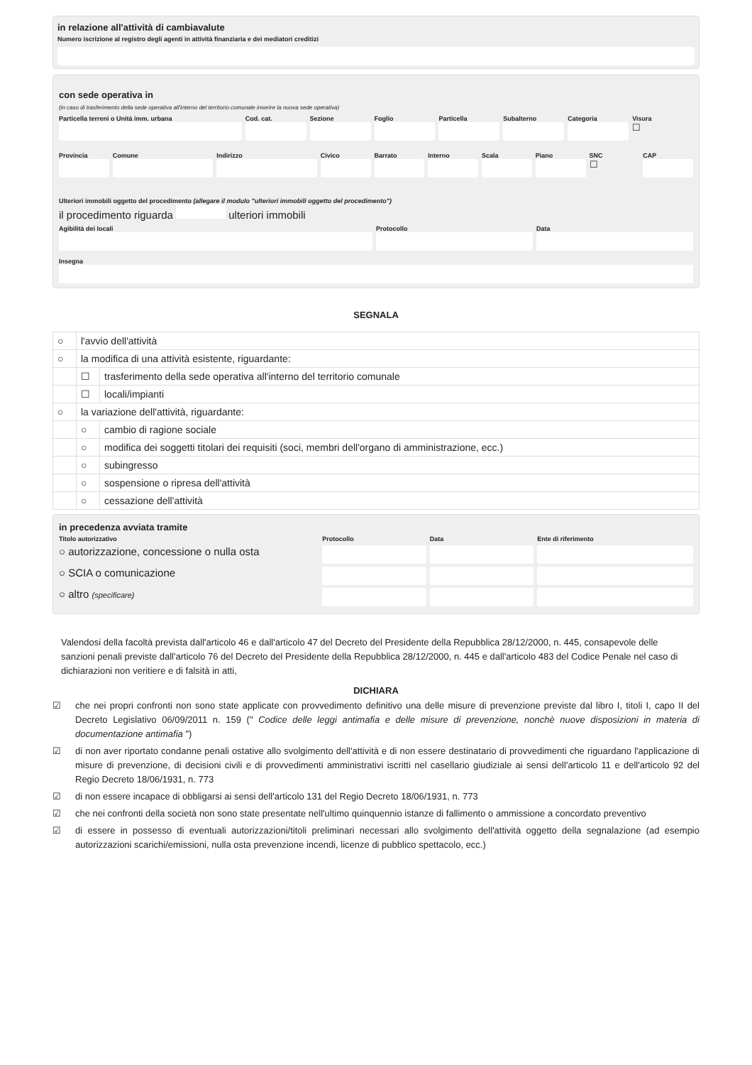in relazione all'attività di cambiavalute
Numero iscrizione al registro degli agenti in attività finanziaria e dei mediatori creditizi
con sede operativa in
(in caso di trasferimento della sede operativa all'interno del territorio comunale inserire la nuova sede operativa)
Particella terreni o Unità imm. urbana
Cod. cat. Sezione Foglio Particella Subalterno Categoria Visura
☐
Provincia Comune Indirizzo Civico Barrato Interno Scala Piano SNC
☐
CAP
Ulteriori immobili oggetto del procedimento (allegare il modulo "ulteriori immobili oggetto del procedimento")
il procedimento riguarda ulteriori immobili
Agibilità dei locali Protocollo Data
Insegna
SEGNALA
| ○ | l'avvio dell'attività | |
| ○ | la modifica di una attività esistente, riguardante: | |
| | ☐ | trasferimento della sede operativa all'interno del territorio comunale |
| | ☐ | locali/impianti |
| ○ | la variazione dell'attività, riguardante: | |
| | ○ | cambio di ragione sociale |
| | ○ | modifica dei soggetti titolari dei requisiti (soci, membri dell'organo di amministrazione, ecc.) |
| | ○ | subingresso |
| | ○ | sospensione o ripresa dell'attività |
| | ○ | cessazione dell'attività |
in precedenza avviata tramite
Titolo autorizzativo Protocollo Data Ente di riferimento
○ autorizzazione, concessione o nulla osta
○ SCIA o comunicazione
○ altro (specificare)
Valendosi della facoltà prevista dall'articolo 46 e dall'articolo 47 del Decreto del Presidente della Repubblica 28/12/2000, n. 445, consapevole delle sanzioni penali previste dall'articolo 76 del Decreto del Presidente della Repubblica 28/12/2000, n. 445 e dall'articolo 483 del Codice Penale nel caso di dichiarazioni non veritiere e di falsità in atti,
DICHIARA
☑ che nei propri confronti non sono state applicate con provvedimento definitivo una delle misure di prevenzione previste dal libro I, titoli I, capo II del Decreto Legislativo 06/09/2011 n. 159 (" Codice delle leggi antimafia e delle misure di prevenzione, nonchè nuove disposizioni in materia di documentazione antimafia ")
☑ di non aver riportato condanne penali ostative allo svolgimento dell'attività e di non essere destinatario di provvedimenti che riguardano l'applicazione di misure di prevenzione, di decisioni civili e di provvedimenti amministrativi iscritti nel casellario giudiziale ai sensi dell'articolo 11 e dell'articolo 92 del Regio Decreto 18/06/1931, n. 773
☑ di non essere incapace di obbligarsi ai sensi dell'articolo 131 del Regio Decreto 18/06/1931, n. 773
☑ che nei confronti della società non sono state presentate nell'ultimo quinquennio istanze di fallimento o ammissione a concordato preventivo
☑ di essere in possesso di eventuali autorizzazioni/titoli preliminari necessari allo svolgimento dell'attività oggetto della segnalazione (ad esempio autorizzazioni scarichi/emissioni, nulla osta prevenzione incendi, licenze di pubblico spettacolo, ecc.)